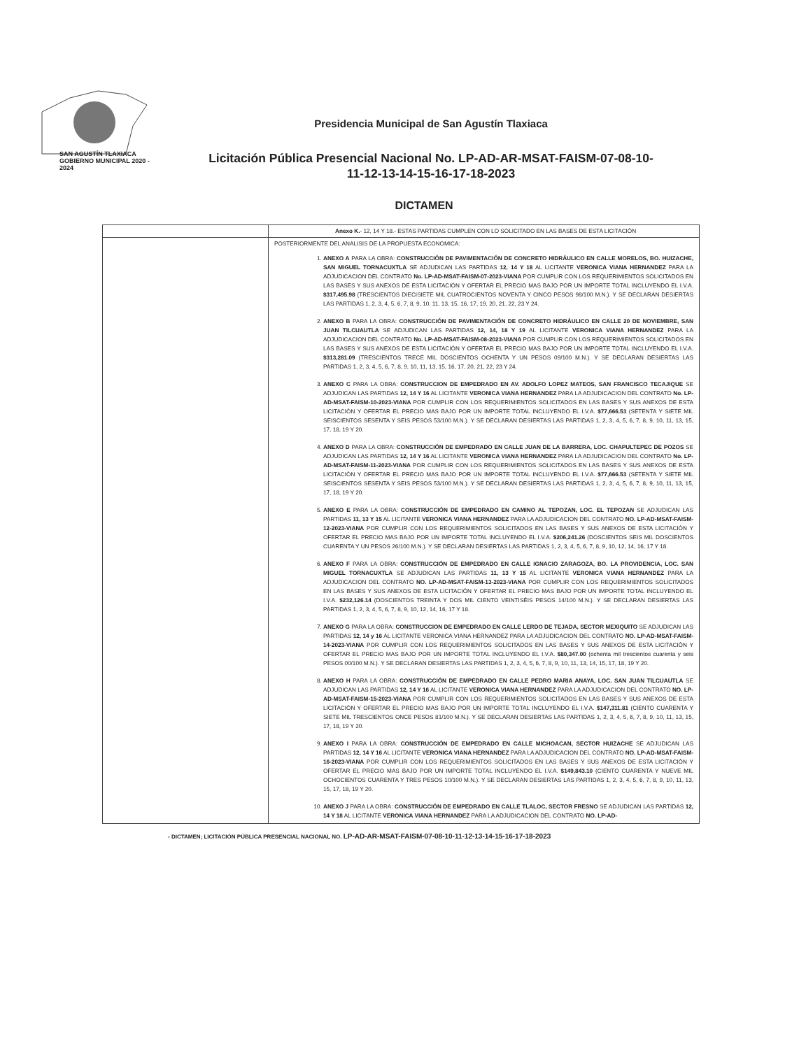SAN AGUSTÍN TLAXIACA
GOBIERNO MUNICIPAL 2020 - 2024
Presidencia Municipal de San Agustín Tlaxiaca
Licitación Pública Presencial Nacional No. LP-AD-AR-MSAT-FAISM-07-08-10-
11-12-13-14-15-16-17-18-2023
DICTAMEN
| | Anexo K. - 12, 14 Y 18.- ESTAS PARTIDAS CUMPLEN CON LO SOLICITADO EN LAS BASES DE ESTA LICITACIÓN |
| | POSTERIORMENTE DEL ANALISIS DE LA PROPUESTA ECONOMICA: 1. ANEXO A PARA LA OBRA: CONSTRUCCIÓN DE PAVIMENTACIÓN DE CONCRETO HIDRÁULICO EN CALLE MORELOS, BO. HUIZACHE, SAN MIGUEL TORNACUXTLA SE ADJUDICAN LAS PARTIDAS 12, 14 Y 18 AL LICITANTE VERONICA VIANA HERNANDEZ PARA LA ADJUDICACION DEL CONTRATO No. LP-AD-MSAT-FAISM-07-2023-VIANA POR CUMPLIR CON LOS REQUERIMIENTOS SOLICITADOS EN LAS BASES Y SUS ANEXOS DE ESTA LICITACIÓN Y OFERTAR EL PRECIO MAS BAJO POR UN IMPORTE TOTAL INCLUYENDO EL I.V.A. $317,495.98 (TRESCIENTOS DIECISIETE MIL CUATROCIENTOS NOVENTA Y CINCO PESOS 98/100 M.N.). Y SE DECLARAN DESIERTAS LAS PARTIDAS 1, 2, 3, 4, 5, 6, 7, 8, 9, 10, 11, 13, 15, 16, 17, 19, 20, 21, 22, 23 Y 24. 2. ANEXO B PARA LA OBRA: CONSTRUCCIÓN DE PAVIMENTACIÓN DE CONCRETO HIDRÁULICO EN CALLE 20 DE NOVIEMBRE, SAN JUAN TILCUAUTLA SE ADJUDICAN LAS PARTIDAS 12, 14, 18 Y 19 AL LICITANTE VERONICA VIANA HERNANDEZ PARA LA ADJUDICACION DEL CONTRATO No. LP-AD-MSAT-FAISM-08-2023-VIANA POR CUMPLIR CON LOS REQUERIMIENTOS SOLICITADOS EN LAS BASES Y SUS ANEXOS DE ESTA LICITACIÓN Y OFERTAR EL PRECIO MAS BAJO POR UN IMPORTE TOTAL INCLUYENDO EL I.V.A. $313,281.09 (TRESCIENTOS TRECE MIL DOSCIENTOS OCHENTA Y UN PESOS 09/100 M.N.). Y SE DECLARAN DESIERTAS LAS PARTIDAS 1, 2, 3, 4, 5, 6, 7, 8, 9, 10, 11, 13, 15, 16, 17, 20, 21, 22, 23 Y 24. 3. ANEXO C PARA LA OBRA: CONSTRUCCION DE EMPEDRADO EN AV. ADOLFO LOPEZ MATEOS, SAN FRANCISCO TECAJIQUE SE ADJUDICAN LAS PARTIDAS 12, 14 Y 16 AL LICITANTE VERONICA VIANA HERNANDEZ PARA LA ADJUDICACION DEL CONTRATO No. LP-AD-MSAT-FAISM-10-2023-VIANA POR CUMPLIR CON LOS REQUERIMIENTOS SOLICITADOS EN LAS BASES Y SUS ANEXOS DE ESTA LICITACIÓN Y OFERTAR EL PRECIO MAS BAJO POR UN IMPORTE TOTAL INCLUYENDO EL I.V.A. $77,666.53 (SETENTA Y SIETE MIL SEISCIENTOS SESENTA Y SEIS PESOS 53/100 M.N.). Y SE DECLARAN DESIERTAS LAS PARTIDAS 1, 2, 3, 4, 5, 6, 7, 8, 9, 10, 11, 13, 15, 17, 18, 19 Y 20. 4. ANEXO D PARA LA OBRA: CONSTRUCCIÓN DE EMPEDRADO EN CALLE JUAN DE LA BARRERA, LOC. CHAPULTEPEC DE POZOS SE ADJUDICAN LAS PARTIDAS 12, 14 Y 16 AL LICITANTE VERONICA VIANA HERNANDEZ PARA LA ADJUDICACION DEL CONTRATO No. LP-AD-MSAT-FAISM-11-2023-VIANA POR CUMPLIR CON LOS REQUERIMIENTOS SOLICITADOS EN LAS BASES Y SUS ANEXOS DE ESTA LICITACIÓN Y OFERTAR EL PRECIO MAS BAJO POR UN IMPORTE TOTAL INCLUYENDO EL I.V.A. $77,666.53 (SETENTA Y SIETE MIL SEISCIENTOS SESENTA Y SEIS PESOS 53/100 M.N.). Y SE DECLARAN DESIERTAS LAS PARTIDAS 1, 2, 3, 4, 5, 6, 7, 8, 9, 10, 11, 13, 15, 17, 18, 19 Y 20. 5. ANEXO E PARA LA OBRA: CONSTRUCCIÓN DE EMPEDRADO EN CAMINO AL TEPOZAN, LOC. EL TEPOZAN SE ADJUDICAN LAS PARTIDAS 11, 13 Y 15 AL LICITANTE VERONICA VIANA HERNANDEZ PARA LA ADJUDICACION DEL CONTRATO NO. LP-AD-MSAT-FAISM-12-2023-VIANA POR CUMPLIR CON LOS REQUERIMIENTOS SOLICITADOS EN LAS BASES Y SUS ANEXOS DE ESTA LICITACIÓN Y OFERTAR EL PRECIO MAS BAJO POR UN IMPORTE TOTAL INCLUYENDO EL I.V.A. $206,241.26 (DOSCIENTOS SEIS MIL DOSCIENTOS CUARENTA Y UN PESOS 26/100 M.N.). Y SE DECLARAN DESIERTAS LAS PARTIDAS 1, 2, 3, 4, 5, 6, 7, 8, 9, 10, 12, 14, 16, 17 Y 18. 6. ANEXO F PARA LA OBRA: CONSTRUCCIÓN DE EMPEDRADO EN CALLE IGNACIO ZARAGOZA, BO. LA PROVIDENCIA, LOC. SAN MIGUEL TORNACUXTLA SE ADJUDICAN LAS PARTIDAS 11, 13 Y 15 AL LICITANTE VERONICA VIANA HERNANDEZ PARA LA ADJUDICACION DEL CONTRATO NO. LP-AD-MSAT-FAISM-13-2023-VIANA POR CUMPLIR CON LOS REQUERIMIENTOS SOLICITADOS EN LAS BASES Y SUS ANEXOS DE ESTA LICITACIÓN Y OFERTAR EL PRECIO MAS BAJO POR UN IMPORTE TOTAL INCLUYENDO EL I.V.A. $232,126.14 (DOSCIENTOS TREINTA Y DOS MIL CIENTO VEINTISÉIS PESOS 14/100 M.N.). Y SE DECLARAN DESIERTAS LAS PARTIDAS 1, 2, 3, 4, 5, 6, 7, 8, 9, 10, 12, 14, 16, 17 Y 18. 7. ANEXO G PARA LA OBRA: CONSTRUCCION DE EMPEDRADO EN CALLE LERDO DE TEJADA, SECTOR MEXIQUITO SE ADJUDICAN LAS PARTIDAS 12, 14 y 16 AL LICITANTE VERONICA VIANA HERNANDEZ PARA LA ADJUDICACION DEL CONTRATO NO. LP-AD-MSAT-FAISM-14-2023-VIANA POR CUMPLIR CON LOS REQUERIMIENTOS SOLICITADOS EN LAS BASES Y SUS ANEXOS DE ESTA LICITACIÓN Y OFERTAR EL PRECIO MAS BAJO POR UN IMPORTE TOTAL INCLUYENDO EL I.V.A. $80,347.00 (ochenta mil trescientos cuarenta y seis PESOS 00/100 M.N.). Y SE DECLARAN DESIERTAS LAS PARTIDAS 1, 2, 3, 4, 5, 6, 7, 8, 9, 10, 11, 13, 14, 15, 17, 18, 19 Y 20. 8. ANEXO H PARA LA OBRA: CONSTRUCCIÓN DE EMPEDRADO EN CALLE PEDRO MARIA ANAYA, LOC. SAN JUAN TILCUAUTLA SE ADJUDICAN LAS PARTIDAS 12, 14 Y 16 AL LICITANTE VERONICA VIANA HERNANDEZ PARA LA ADJUDICACION DEL CONTRATO NO. LP-AD-MSAT-FAISM-15-2023-VIANA POR CUMPLIR CON LOS REQUERIMIENTOS SOLICITADOS EN LAS BASES Y SUS ANEXOS DE ESTA LICITACIÓN Y OFERTAR EL PRECIO MAS BAJO POR UN IMPORTE TOTAL INCLUYENDO EL I.V.A. $147,311.81 (CIENTO CUARENTA Y SIETE MIL TRESCIENTOS ONCE PESOS 81/100 M.N.). Y SE DECLARAN DESIERTAS LAS PARTIDAS 1, 2, 3, 4, 5, 6, 7, 8, 9, 10, 11, 13, 15, 17, 18, 19 Y 20. 9. ANEXO I PARA LA OBRA: CONSTRUCCIÓN DE EMPEDRADO EN CALLE MICHOACAN, SECTOR HUIZACHE SE ADJUDICAN LAS PARTIDAS 12, 14 Y 16 AL LICITANTE VERONICA VIANA HERNANDEZ PARA LA ADJUDICACION DEL CONTRATO NO. LP-AD-MSAT-FAISM-16-2023-VIANA POR CUMPLIR CON LOS REQUERIMIENTOS SOLICITADOS EN LAS BASES Y SUS ANEXOS DE ESTA LICITACIÓN Y OFERTAR EL PRECIO MAS BAJO POR UN IMPORTE TOTAL INCLUYENDO EL I.V.A. $149,843.10 (CIENTO CUARENTA Y NUEVE MIL OCHOCIENTOS CUARENTA Y TRES PESOS 10/100 M.N.). Y SE DECLARAN DESIERTAS LAS PARTIDAS 1, 2, 3, 4, 5, 6, 7, 8, 9, 10, 11, 13, 15, 17, 18, 19 Y 20. 10. ANEXO J PARA LA OBRA: CONSTRUCCIÓN DE EMPEDRADO EN CALLE TLALOC, SECTOR FRESNO SE ADJUDICAN LAS PARTIDAS 12, 14 Y 18 AL LICITANTE VERONICA VIANA HERNANDEZ PARA LA ADJUDICACION DEL CONTRATO NO. LP-AD- |
- DICTAMEN; LICITACIÓN PÚBLICA PRESENCIAL NACIONAL NO. LP-AD-AR-MSAT-FAISM-07-08-10-11-12-13-14-15-16-17-18-2023